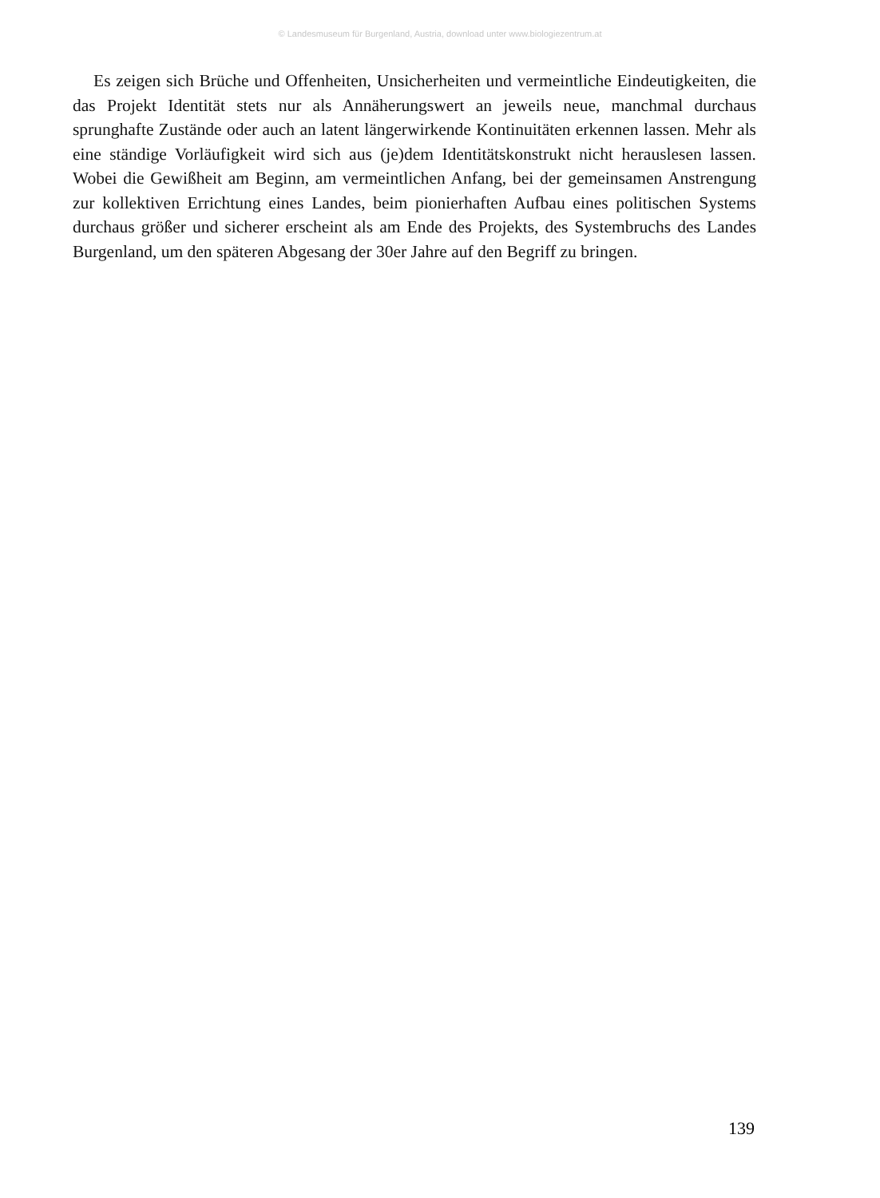© Landesmuseum für Burgenland, Austria, download unter www.biologiezentrum.at
Es zeigen sich Brüche und Offenheiten, Unsicherheiten und vermeintliche Eindeutigkeiten, die das Projekt Identität stets nur als Annäherungswert an jeweils neue, manchmal durchaus sprunghafte Zustände oder auch an latent längerwirkende Kontinuitäten erkennen lassen. Mehr als eine ständige Vorläufigkeit wird sich aus (je)dem Identitätskonstrukt nicht herauslesen lassen. Wobei die Gewißheit am Beginn, am vermeintlichen Anfang, bei der gemeinsamen Anstrengung zur kollektiven Errichtung eines Landes, beim pionierhaften Aufbau eines politischen Systems durchaus größer und sicherer erscheint als am Ende des Projekts, des Systembruchs des Landes Burgenland, um den späteren Abgesang der 30er Jahre auf den Begriff zu bringen.
139